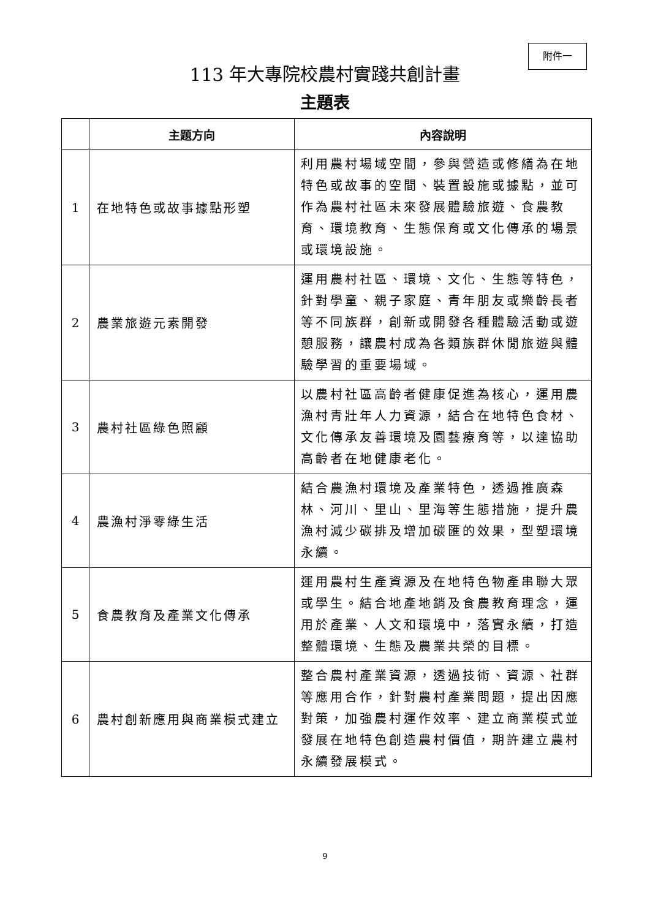附件一
113 年大專院校農村實踐共創計畫
主題表
| | 主題方向 | 內容說明 |
| --- | --- | --- |
| 1 | 在地特色或故事據點形塑 | 利用農村場域空間，參與營造或修繕為在地特色或故事的空間、裝置設施或據點，並可作為農村社區未來發展體驗旅遊、食農教育、環境教育、生態保育或文化傳承的場景或環境設施。 |
| 2 | 農業旅遊元素開發 | 運用農村社區、環境、文化、生態等特色，針對學童、親子家庭、青年朋友或樂齡長者等不同族群，創新或開發各種體驗活動或遊憩服務，讓農村成為各類族群休閒旅遊與體驗學習的重要場域。 |
| 3 | 農村社區綠色照顧 | 以農村社區高齡者健康促進為核心，運用農漁村青壯年人力資源，結合在地特色食材、文化傳承友善環境及園藝療育等，以達協助高齡者在地健康老化。 |
| 4 | 農漁村淨零綠生活 | 結合農漁村環境及產業特色，透過推廣森林、河川、里山、里海等生態措施，提升農漁村減少碳排及增加碳匯的效果，型塑環境永續。 |
| 5 | 食農教育及產業文化傳承 | 運用農村生產資源及在地特色物產串聯大眾或學生。結合地產地銷及食農教育理念，運用於產業、人文和環境中，落實永續，打造整體環境、生態及農業共榮的目標。 |
| 6 | 農村創新應用與商業模式建立 | 整合農村產業資源，透過技術、資源、社群等應用合作，針對農村產業問題，提出因應對策，加強農村運作效率、建立商業模式並發展在地特色創造農村價值，期許建立農村永續發展模式。 |
9